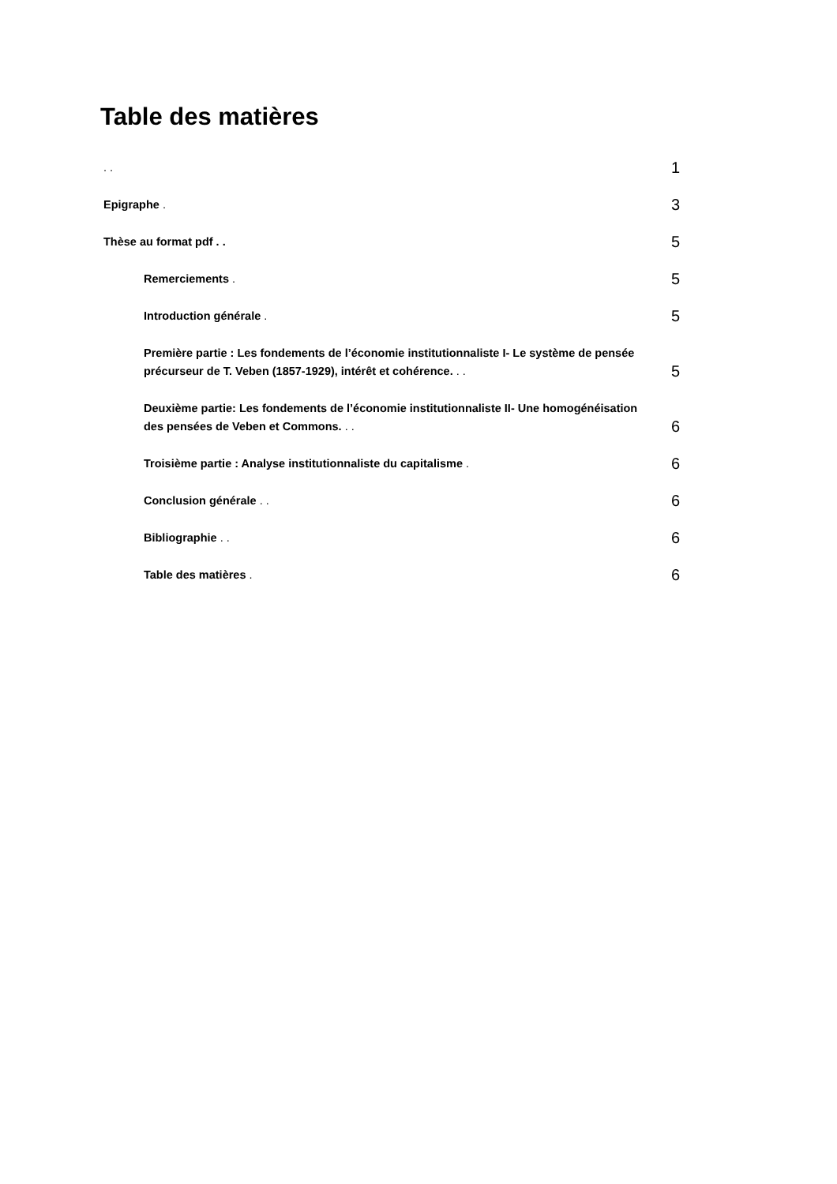Table des matières
. .
1
Epigraphe .
3
Thèse au format pdf . .
5
Remerciements .
5
Introduction générale .
5
Première partie : Les fondements de l’économie institutionnaliste I- Le système de pensée précurseur de T. Veben (1857-1929), intérêt et cohérence. . .
5
Deuxième partie: Les fondements de l’économie institutionnaliste II- Une homogénéisation des pensées de Veben et Commons. . .
6
Troisième partie : Analyse institutionnaliste du capitalisme .
6
Conclusion générale . .
6
Bibliographie . .
6
Table des matières .
6